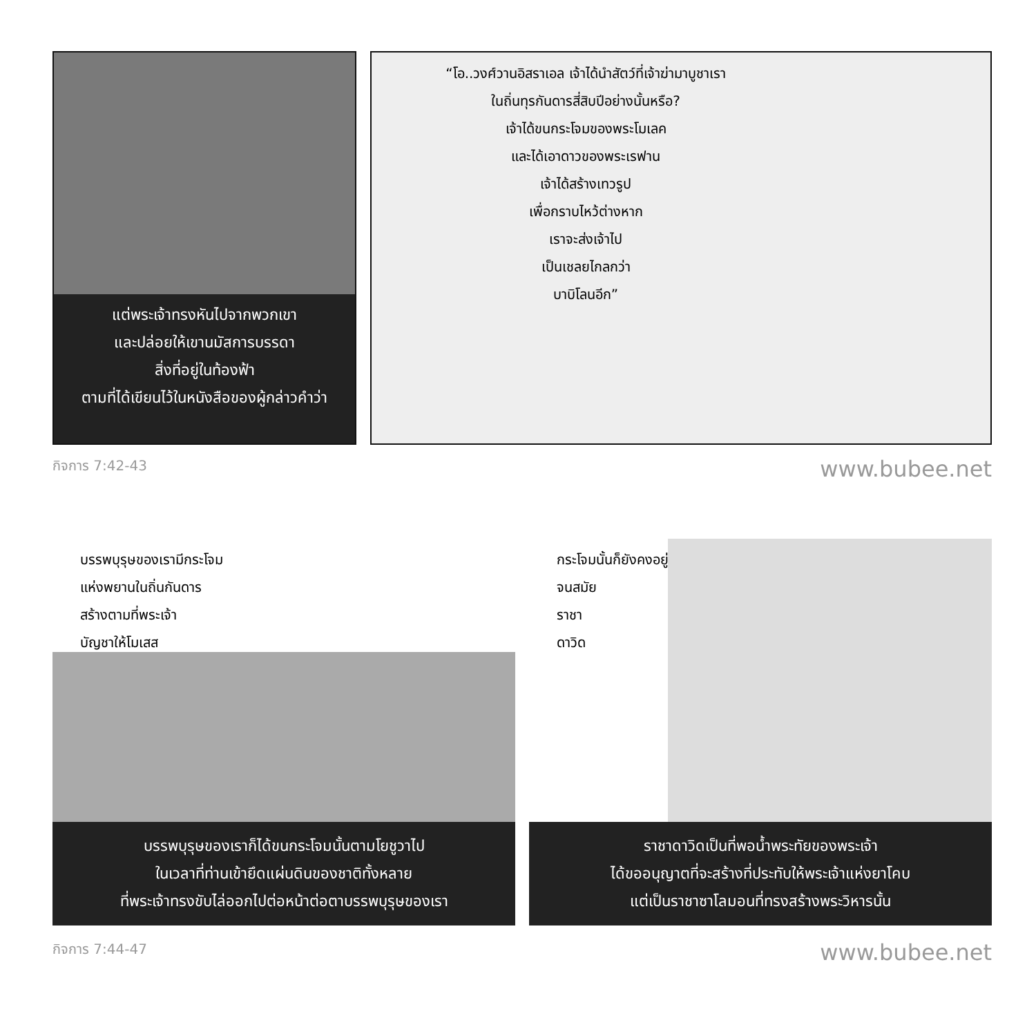แต่พระเจ้าทรงหันไปจากพวกเขา
และปล่อยให้เขานมัสการบรรดา
สิ่งที่อยู่ในท้องฟ้า
ตามที่ได้เขียนไว้ในหนังสือของผู้กล่าวคำว่า
“โอ..วงศ์วานอิสราเอล เจ้าได้นำสัตว์ที่เจ้าฆ่ามาบูชาเรา
ในถิ่นทุรกันดารสี่สิบปีอย่างนั้นหรือ?
เจ้าได้ขนกระโจมของพระโมเลค
และได้เอาดาวของพระเรฟาน
เจ้าได้สร้างเทวรูป
เพื่อกราบไหว้ต่างหาก
เราจะส่งเจ้าไป
เป็นเชลยไกลกว่า
บาบิโลนอีก”
กิจการ 7:42-43 www.bubee.net
บรรพบุรุษของเรามีกระโจม
แห่งพยานในถิ่นกันดาร
สร้างตามที่พระเจ้า
บัญชาให้โมเสส
บรรพบุรุษของเราก็ได้ขนกระโจมนั้นตามโยชูวาไป
ในเวลาที่ท่านเข้ายึดแผ่นดินของชาติทั้งหลาย
ที่พระเจ้าทรงขับไล่ออกไปต่อหน้าต่อตาบรรพบุรุษของเรา
กระโจมนั้นก็ยังคงอยู่
จนสมัย
ราชา
ดาวิด
ราชาดาวิดเป็นที่พอน้ำพระทัยของพระเจ้า
ได้ขออนุญาตที่จะสร้างที่ประทับให้พระเจ้าแห่งยาโคบ
แต่เป็นราชาซาโลมอนที่ทรงสร้างพระวิหารนั้น
กิจการ 7:44-47 www.bubee.net